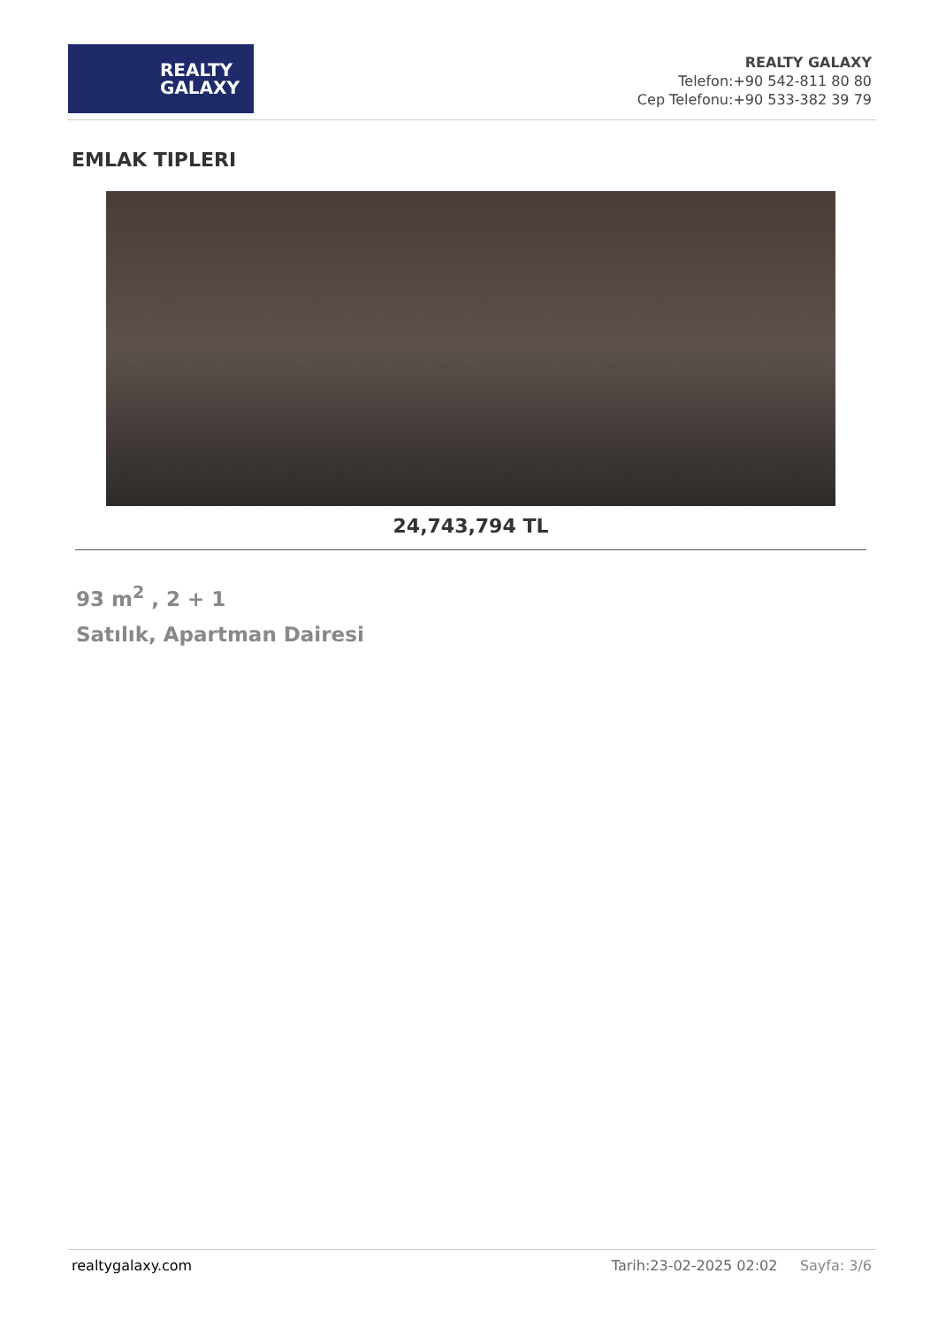REALTY
GALAXY
REALTY GALAXY
Telefon:+90 542-811 80 80
Cep Telefonu:+90 533-382 39 79
EMLAK TIPLERI
24,743,794 TL
93 m<sup>2</sup> , 2 + 1
Satılık, Apartman Dairesi
realtygalaxy.com Tarih:23-02-2025 02:02 Sayfa: 3/6